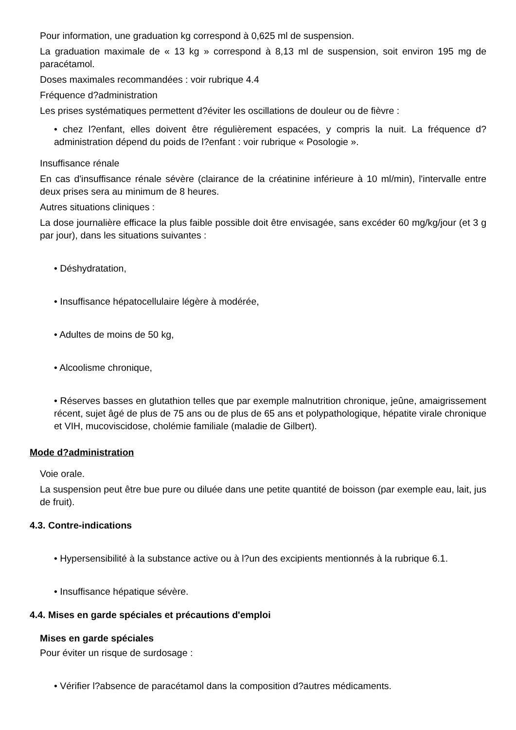Pour information, une graduation kg correspond à 0,625 ml de suspension.
La graduation maximale de « 13 kg » correspond à 8,13 ml de suspension, soit environ 195 mg de paracétamol.
Doses maximales recommandées : voir rubrique 4.4
Fréquence d?administration
Les prises systématiques permettent d?éviter les oscillations de douleur ou de fièvre :
• chez l?enfant, elles doivent être régulièrement espacées, y compris la nuit. La fréquence d?administration dépend du poids de l?enfant : voir rubrique « Posologie ».
Insuffisance rénale
En cas d'insuffisance rénale sévère (clairance de la créatinine inférieure à 10 ml/min), l'intervalle entre deux prises sera au minimum de 8 heures.
Autres situations cliniques :
La dose journalière efficace la plus faible possible doit être envisagée, sans excéder 60 mg/kg/jour (et 3 g par jour), dans les situations suivantes :
• Déshydratation,
• Insuffisance hépatocellulaire légère à modérée,
• Adultes de moins de 50 kg,
• Alcoolisme chronique,
• Réserves basses en glutathion telles que par exemple malnutrition chronique, jeûne, amaigrissement récent, sujet âgé de plus de 75 ans ou de plus de 65 ans et polypathologique, hépatite virale chronique et VIH, mucoviscidose, cholémie familiale (maladie de Gilbert).
Mode d?administration
Voie orale.
La suspension peut être bue pure ou diluée dans une petite quantité de boisson (par exemple eau, lait, jus de fruit).
4.3. Contre-indications
• Hypersensibilité à la substance active ou à l?un des excipients mentionnés à la rubrique 6.1.
• Insuffisance hépatique sévère.
4.4. Mises en garde spéciales et précautions d'emploi
Mises en garde spéciales
Pour éviter un risque de surdosage :
• Vérifier l?absence de paracétamol dans la composition d?autres médicaments.